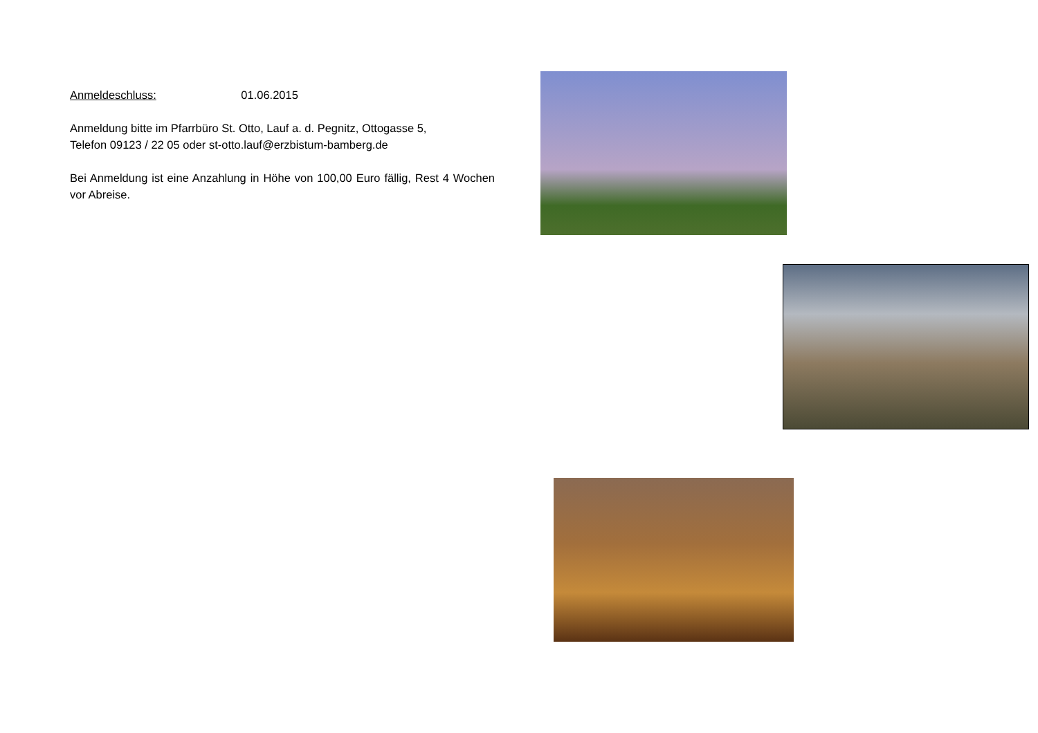Anmeldeschluss: 01.06.2015
Anmeldung bitte im Pfarrbüro St. Otto, Lauf a. d. Pegnitz, Ottogasse 5,
Telefon 09123 / 22 05 oder st-otto.lauf@erzbistum-bamberg.de
Bei Anmeldung ist eine Anzahlung in Höhe von 100,00 Euro fällig, Rest 4 Wochen vor Abreise.